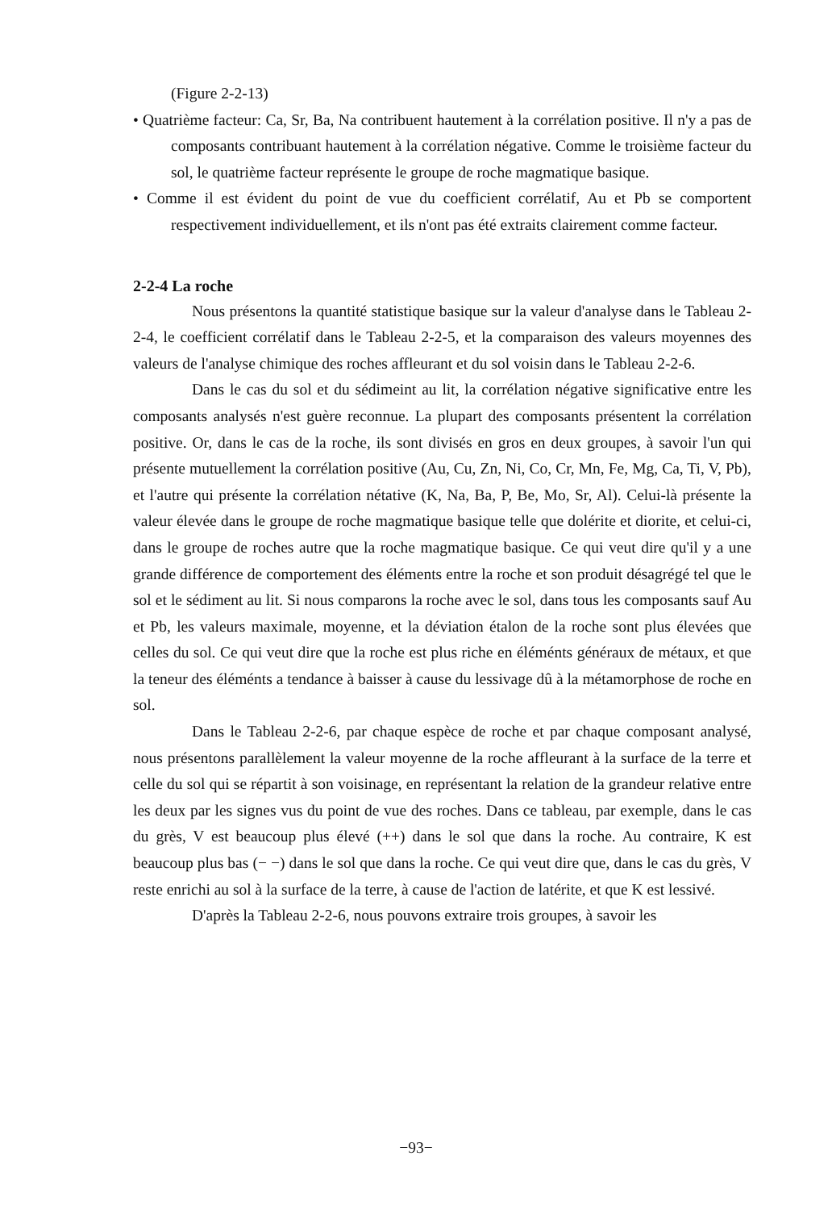(Figure 2-2-13)
• Quatrième facteur: Ca, Sr, Ba, Na contribuent hautement à la corrélation positive. Il n'y a pas de composants contribuant hautement à la corrélation négative. Comme le troisième facteur du sol, le quatrième facteur représente le groupe de roche magmatique basique.
• Comme il est évident du point de vue du coefficient corrélatif, Au et Pb se comportent respectivement individuellement, et ils n'ont pas été extraits clairement comme facteur.
2-2-4 La roche
Nous présentons la quantité statistique basique sur la valeur d'analyse dans le Tableau 2-2-4, le coefficient corrélatif dans le Tableau 2-2-5, et la comparaison des valeurs moyennes des valeurs de l'analyse chimique des roches affleurant et du sol voisin dans le Tableau 2-2-6.
Dans le cas du sol et du sédimeint au lit, la corrélation négative significative entre les composants analysés n'est guère reconnue. La plupart des composants présentent la corrélation positive. Or, dans le cas de la roche, ils sont divisés en gros en deux groupes, à savoir l'un qui présente mutuellement la corrélation positive (Au, Cu, Zn, Ni, Co, Cr, Mn, Fe, Mg, Ca, Ti, V, Pb), et l'autre qui présente la corrélation nétative (K, Na, Ba, P, Be, Mo, Sr, Al). Celui-là présente la valeur élevée dans le groupe de roche magmatique basique telle que dolérite et diorite, et celui-ci, dans le groupe de roches autre que la roche magmatique basique. Ce qui veut dire qu'il y a une grande différence de comportement des éléments entre la roche et son produit désagrégé tel que le sol et le sédiment au lit. Si nous comparons la roche avec le sol, dans tous les composants sauf Au et Pb, les valeurs maximale, moyenne, et la déviation étalon de la roche sont plus élevées que celles du sol. Ce qui veut dire que la roche est plus riche en éléménts généraux de métaux, et que la teneur des éléménts a tendance à baisser à cause du lessivage dû à la métamorphose de roche en sol.
Dans le Tableau 2-2-6, par chaque espèce de roche et par chaque composant analysé, nous présentons parallèlement la valeur moyenne de la roche affleurant à la surface de la terre et celle du sol qui se répartit à son voisinage, en représentant la relation de la grandeur relative entre les deux par les signes vus du point de vue des roches. Dans ce tableau, par exemple, dans le cas du grès, V est beaucoup plus élevé (++) dans le sol que dans la roche. Au contraire, K est beaucoup plus bas (− −) dans le sol que dans la roche. Ce qui veut dire que, dans le cas du grès, V reste enrichi au sol à la surface de la terre, à cause de l'action de latérite, et que K est lessivé.
D'après la Tableau 2-2-6, nous pouvons extraire trois groupes, à savoir les
−93−